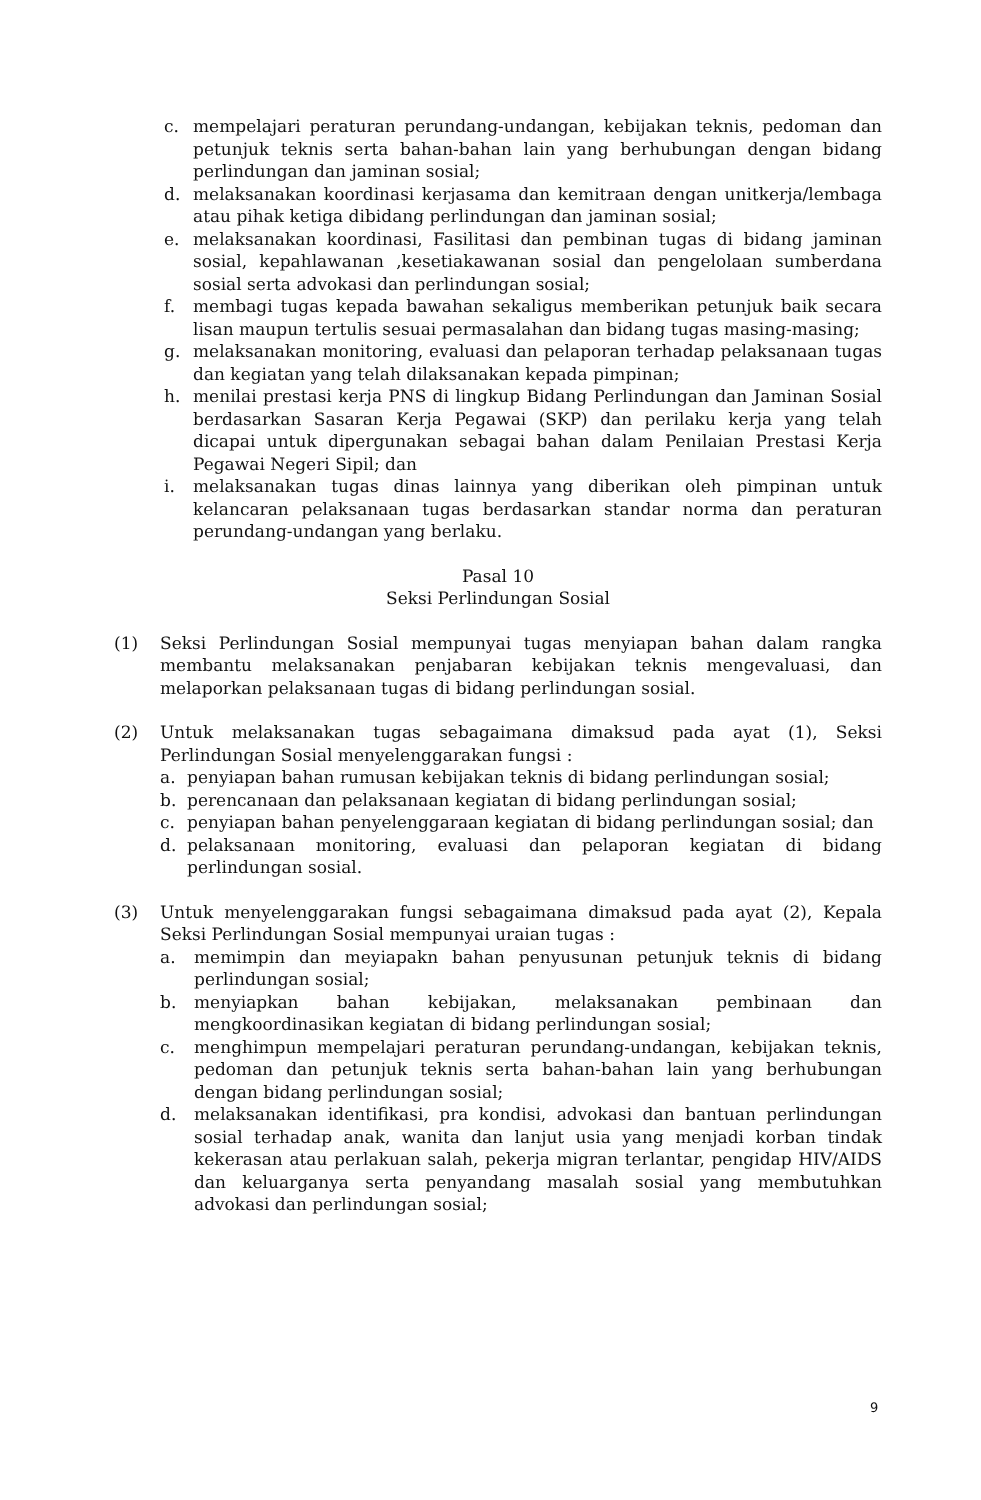c. mempelajari peraturan perundang-undangan, kebijakan teknis, pedoman dan petunjuk teknis serta bahan-bahan lain yang berhubungan dengan bidang perlindungan dan jaminan sosial;
d. melaksanakan koordinasi kerjasama dan kemitraan dengan unitkerja/lembaga atau pihak ketiga dibidang perlindungan dan jaminan sosial;
e. melaksanakan koordinasi, Fasilitasi dan pembinan tugas di bidang jaminan sosial, kepahlawanan ,kesetiakawanan sosial dan pengelolaan sumberdana sosial serta advokasi dan perlindungan sosial;
f. membagi tugas kepada bawahan sekaligus memberikan petunjuk baik secara lisan maupun tertulis sesuai permasalahan dan bidang tugas masing-masing;
g. melaksanakan monitoring, evaluasi dan pelaporan terhadap pelaksanaan tugas dan kegiatan yang telah dilaksanakan kepada pimpinan;
h. menilai prestasi kerja PNS di lingkup Bidang Perlindungan dan Jaminan Sosial berdasarkan Sasaran Kerja Pegawai (SKP) dan perilaku kerja yang telah dicapai untuk dipergunakan sebagai bahan dalam Penilaian Prestasi Kerja Pegawai Negeri Sipil; dan
i. melaksanakan tugas dinas lainnya yang diberikan oleh pimpinan untuk kelancaran pelaksanaan tugas berdasarkan standar norma dan peraturan perundang-undangan yang berlaku.
Pasal 10
Seksi Perlindungan Sosial
(1) Seksi Perlindungan Sosial mempunyai tugas menyiapan bahan dalam rangka membantu melaksanakan penjabaran kebijakan teknis mengevaluasi, dan melaporkan pelaksanaan tugas di bidang perlindungan sosial.
(2) Untuk melaksanakan tugas sebagaimana dimaksud pada ayat (1), Seksi Perlindungan Sosial menyelenggarakan fungsi :
a. penyiapan bahan rumusan kebijakan teknis di bidang perlindungan sosial;
b. perencanaan dan pelaksanaan kegiatan di bidang perlindungan sosial;
c. penyiapan bahan penyelenggaraan kegiatan di bidang perlindungan sosial; dan
d. pelaksanaan monitoring, evaluasi dan pelaporan kegiatan di bidang perlindungan sosial.
(3) Untuk menyelenggarakan fungsi sebagaimana dimaksud pada ayat (2), Kepala Seksi Perlindungan Sosial mempunyai uraian tugas :
a. memimpin dan meyiapakn bahan penyusunan petunjuk teknis di bidang perlindungan sosial;
b. menyiapkan bahan kebijakan, melaksanakan pembinaan dan mengkoordinasikan kegiatan di bidang perlindungan sosial;
c. menghimpun mempelajari peraturan perundang-undangan, kebijakan teknis, pedoman dan petunjuk teknis serta bahan-bahan lain yang berhubungan dengan bidang perlindungan sosial;
d. melaksanakan identifikasi, pra kondisi, advokasi dan bantuan perlindungan sosial terhadap anak, wanita dan lanjut usia yang menjadi korban tindak kekerasan atau perlakuan salah, pekerja migran terlantar, pengidap HIV/AIDS dan keluarganya serta penyandang masalah sosial yang membutuhkan advokasi dan perlindungan sosial;
9